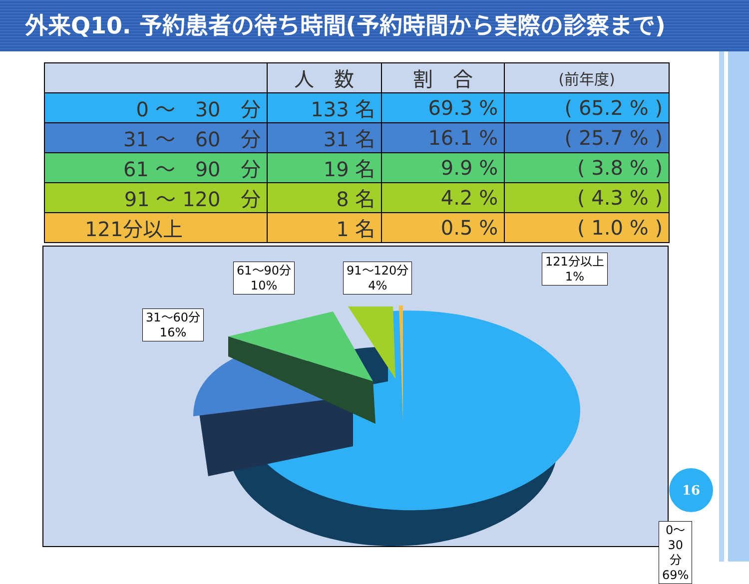外来Q10. 予約患者の待ち時間(予約時間から実際の診察まで)
| | 人 数 | 割 合 | (前年度) |
| --- | --- | --- | --- |
| 0 ～ 30 分 | 133 名 | 69.3 % | ( 65.2 % ) |
| 31 ～ 60 分 | 31 名 | 16.1 % | ( 25.7 % ) |
| 61 ～ 90 分 | 19 名 | 9.9 % | ( 3.8 % ) |
| 91 ～ 120 分 | 8 名 | 4.2 % | ( 4.3 % ) |
| 121分以上 | 1 名 | 0.5 % | ( 1.0 % ) |
31～60分
16%
61～90分
10%
91～120分
4%
121分以上
1%
0～30分
69%
16